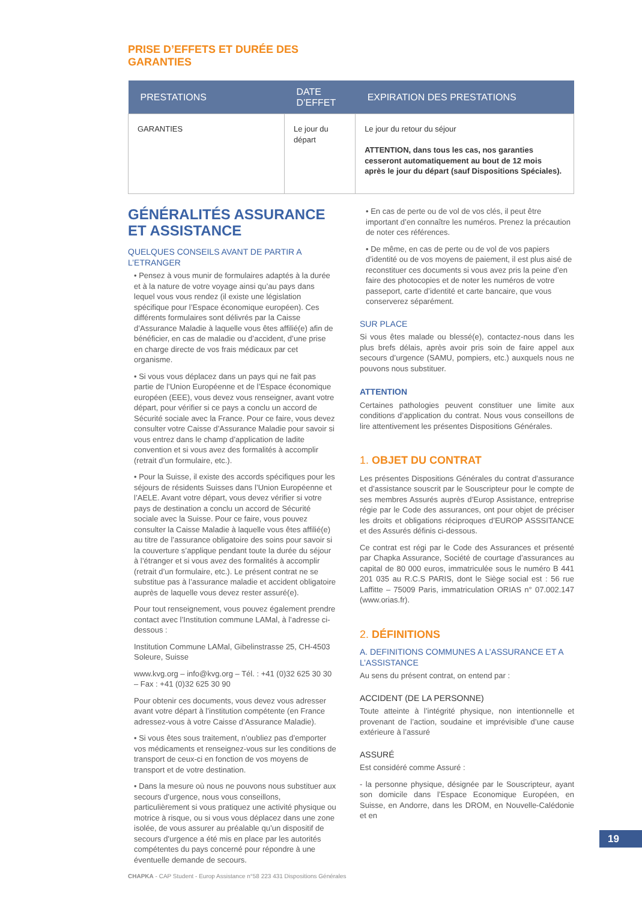PRISE D’EFFETS ET DURÉE DES
GARANTIES
| PRESTATIONS | DATE D’EFFET | EXPIRATION DES PRESTATIONS |
| --- | --- | --- |
| GARANTIES | Le jour du départ | Le jour du retour du séjour ATTENTION, dans tous les cas, nos garanties cesseront automatiquement au bout de 12 mois après le jour du départ (sauf Dispositions Spéciales). |
GÉNÉRALITÉS ASSURANCE ET ASSISTANCE
QUELQUES CONSEILS AVANT DE PARTIR A L’ETRANGER
• Pensez à vous munir de formulaires adaptés à la durée et à la nature de votre voyage ainsi qu’au pays dans lequel vous vous rendez (il existe une législation spécifique pour l’Espace économique européen). Ces différents formulaires sont délivrés par la Caisse d’Assurance Maladie à laquelle vous êtes affilié(e) afin de bénéficier, en cas de maladie ou d’accident, d’une prise en charge directe de vos frais médicaux par cet organisme.
• Si vous vous déplacez dans un pays qui ne fait pas partie de l’Union Européenne et de l’Espace économique européen (EEE), vous devez vous renseigner, avant votre départ, pour vérifier si ce pays a conclu un accord de Sécurité sociale avec la France. Pour ce faire, vous devez consulter votre Caisse d’Assurance Maladie pour savoir si vous entrez dans le champ d’application de ladite convention et si vous avez des formalités à accomplir (retrait d’un formulaire, etc.).
• Pour la Suisse, il existe des accords spécifiques pour les séjours de résidents Suisses dans l’Union Européenne et l’AELE. Avant votre départ, vous devez vérifier si votre pays de destination a conclu un accord de Sécurité sociale avec la Suisse. Pour ce faire, vous pouvez consulter la Caisse Maladie à laquelle vous êtes affilié(e) au titre de l’assurance obligatoire des soins pour savoir si la couverture s’applique pendant toute la durée du séjour à l’étranger et si vous avez des formalités à accomplir (retrait d’un formulaire, etc.). Le présent contrat ne se substitue pas à l’assurance maladie et accident obligatoire auprès de laquelle vous devez rester assuré(e).
Pour tout renseignement, vous pouvez également prendre contact avec l’Institution commune LAMal, à l’adresse ci-dessous :
Institution Commune LAMal, Gibelinstrasse 25, CH-4503 Soleure, Suisse
www.kvg.org – info@kvg.org – Tél. : +41 (0)32 625 30 30 – Fax : +41 (0)32 625 30 90
Pour obtenir ces documents, vous devez vous adresser avant votre départ à l’institution compétente (en France adressez-vous à votre Caisse d’Assurance Maladie).
• Si vous êtes sous traitement, n’oubliez pas d’emporter vos médicaments et renseignez-vous sur les conditions de transport de ceux-ci en fonction de vos moyens de transport et de votre destination.
• Dans la mesure où nous ne pouvons nous substituer aux secours d’urgence, nous vous conseillons, particulièrement si vous pratiquez une activité physique ou motrice à risque, ou si vous vous déplacez dans une zone isolée, de vous assurer au préalable qu’un dispositif de secours d’urgence a été mis en place par les autorités compétentes du pays concerné pour répondre à une éventuelle demande de secours.
• En cas de perte ou de vol de vos clés, il peut être important d’en connaître les numéros. Prenez la précaution de noter ces références.
• De même, en cas de perte ou de vol de vos papiers d’identité ou de vos moyens de paiement, il est plus aisé de reconstituer ces documents si vous avez pris la peine d’en faire des photocopies et de noter les numéros de votre passeport, carte d’identité et carte bancaire, que vous conserverez séparément.
SUR PLACE
Si vous êtes malade ou blessé(e), contactez-nous dans les plus brefs délais, après avoir pris soin de faire appel aux secours d’urgence (SAMU, pompiers, etc.) auxquels nous ne pouvons nous substituer.
ATTENTION
Certaines pathologies peuvent constituer une limite aux conditions d’application du contrat. Nous vous conseillons de lire attentivement les présentes Dispositions Générales.
1. OBJET DU CONTRAT
Les présentes Dispositions Générales du contrat d’assurance et d’assistance souscrit par le Souscripteur pour le compte de ses membres Assurés auprès d’Europ Assistance, entreprise régie par le Code des assurances, ont pour objet de préciser les droits et obligations réciproques d’EUROP ASSSITANCE et des Assurés définis ci-dessous.
Ce contrat est régi par le Code des Assurances et présenté par Chapka Assurance, Société de courtage d’assurances au capital de 80 000 euros, immatriculée sous le numéro B 441 201 035 au R.C.S PARIS, dont le Siège social est : 56 rue Laffitte – 75009 Paris, immatriculation ORIAS n° 07.002.147 (www.orias.fr).
2. DÉFINITIONS
A. DEFINITIONS COMMUNES A L’ASSURANCE ET A L’ASSISTANCE
Au sens du présent contrat, on entend par :
ACCIDENT (DE LA PERSONNE)
Toute atteinte à l’intégrité physique, non intentionnelle et provenant de l’action, soudaine et imprévisible d’une cause extérieure à l’assuré
ASSURÉ
Est considéré comme Assuré :
- la personne physique, désignée par le Souscripteur, ayant son domicile dans l’Espace Economique Européen, en Suisse, en Andorre, dans les DROM, en Nouvelle-Calédonie et en
19
CHAPKA - CAP Student - Europ Assistance n°58 223 431 Dispositions Générales